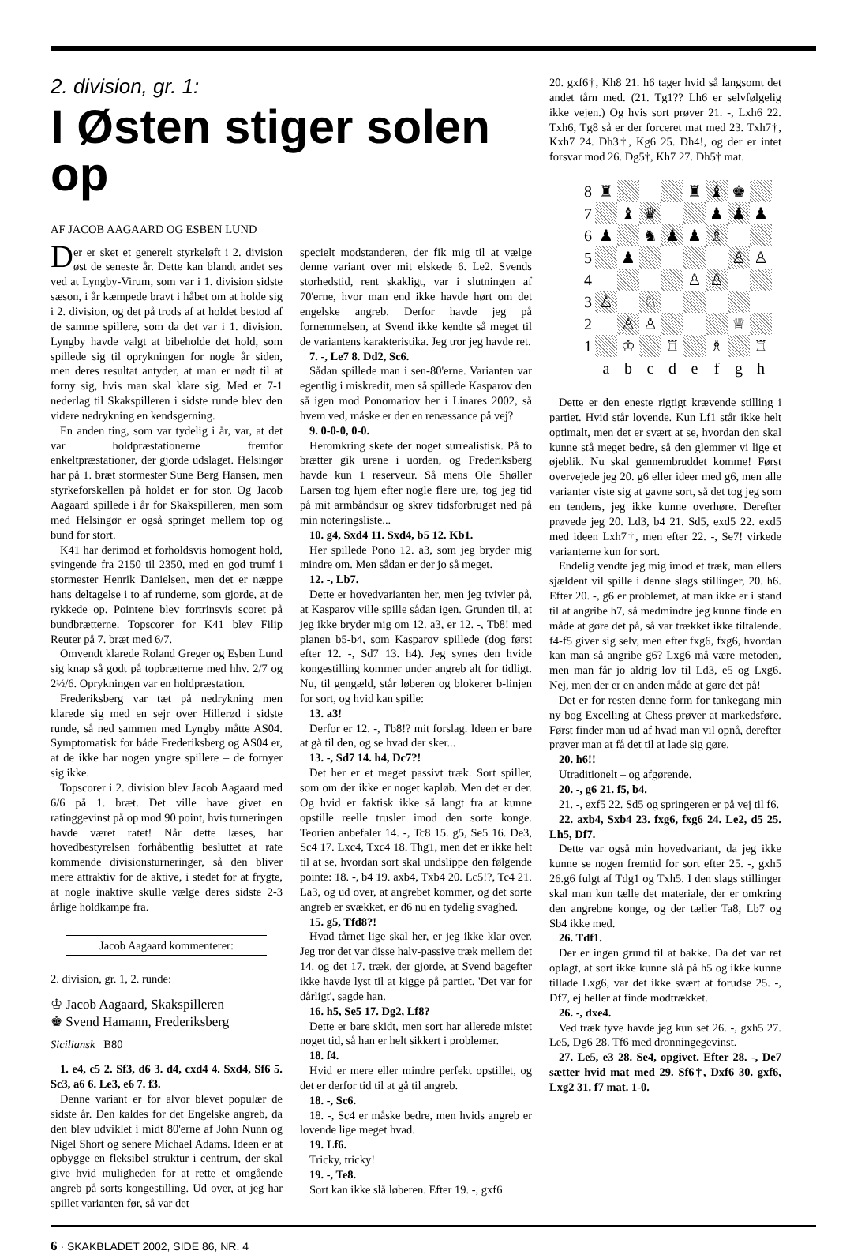2. division, gr. 1:
I Østen stiger solen op
AF JACOB AAGAARD OG ESBEN LUND
Der er sket et generelt styrkeløft i 2. division øst de seneste år. Dette kan blandt andet ses ved at Lyngby-Virum, som var i 1. division sidste sæson, i år kæmpede bravt i håbet om at holde sig i 2. division, og det på trods af at holdet bestod af de samme spillere, som da det var i 1. division. Lyngby havde valgt at bibeholde det hold, som spillede sig til oprykningen for nogle år siden, men deres resultat antyder, at man er nødt til at forny sig, hvis man skal klare sig. Med et 7-1 nederlag til Skakspilleren i sidste runde blev den videre nedrykning en kendsgerning.
En anden ting, som var tydelig i år, var, at det var holdpræstationerne fremfor enkeltpræstationer, der gjorde udslaget. Helsingør har på 1. bræt stormester Sune Berg Hansen, men styrkeforskellen på holdet er for stor. Og Jacob Aagaard spillede i år for Skakspilleren, men som med Helsingør er også springet mellem top og bund for stort.
K41 har derimod et forholdsvis homogent hold, svingende fra 2150 til 2350, med en god trumf i stormester Henrik Danielsen, men det er næppe hans deltagelse i to af runderne, som gjorde, at de rykkede op. Pointene blev fortrinsvis scoret på bundbrætterne. Topscorer for K41 blev Filip Reuter på 7. bræt med 6/7.
Omvendt klarede Roland Greger og Esben Lund sig knap så godt på topbrætterne med hhv. 2/7 og 2½/6. Oprykningen var en holdpræstation.
Frederiksberg var tæt på nedrykning men klarede sig med en sejr over Hillerød i sidste runde, så ned sammen med Lyngby måtte AS04. Symptomatisk for både Frederiksberg og AS04 er, at de ikke har nogen yngre spillere – de fornyer sig ikke.
Topscorer i 2. division blev Jacob Aagaard med 6/6 på 1. bræt. Det ville have givet en ratinggevinst på op mod 90 point, hvis turneringen havde været ratet! Når dette læses, har hovedbestyrelsen forhåbentlig besluttet at rate kommende divisionsturneringer, så den bliver mere attraktiv for de aktive, i stedet for at frygte, at nogle inaktive skulle vælge deres sidste 2-3 årlige holdkampe fra.
Jacob Aagaard kommenterer:
2. division, gr. 1, 2. runde:
♔ Jacob Aagaard, Skakspilleren
♚ Svend Hamann, Frederiksberg
Siciliansk B80
1. e4, c5 2. Sf3, d6 3. d4, cxd4 4. Sxd4, Sf6 5. Sc3, a6 6. Le3, e6 7. f3.
Denne variant er for alvor blevet populær de sidste år. Den kaldes for det Engelske angreb, da den blev udviklet i midt 80'erne af John Nunn og Nigel Short og senere Michael Adams. Ideen er at opbygge en fleksibel struktur i centrum, der skal give hvid muligheden for at rette et omgående angreb på sorts kongestilling. Ud over, at jeg har spillet varianten før, så var det
specielt modstanderen, der fik mig til at vælge denne variant over mit elskede 6. Le2. Svends storhedstid, rent skakligt, var i slutningen af 70'erne, hvor man end ikke havde hørt om det engelske angreb. Derfor havde jeg på fornemmelsen, at Svend ikke kendte så meget til de variantens karakteristika. Jeg tror jeg havde ret.
7. -, Le7 8. Dd2, Sc6.
Sådan spillede man i sen-80'erne. Varianten var egentlig i miskredit, men så spillede Kasparov den så igen mod Ponomariov her i Linares 2002, så hvem ved, måske er der en renæssance på vej?
9. 0-0-0, 0-0.
Heromkring skete der noget surrealistisk. På to brætter gik urene i uorden, og Frederiksberg havde kun 1 reserveur. Så mens Ole Shøller Larsen tog hjem efter nogle flere ure, tog jeg tid på mit armbåndsur og skrev tidsforbruget ned på min noteringsliste...
10. g4, Sxd4 11. Sxd4, b5 12. Kb1.
Her spillede Pono 12. a3, som jeg bryder mig mindre om. Men sådan er der jo så meget.
12. -, Lb7.
Dette er hovedvarianten her, men jeg tvivler på, at Kasparov ville spille sådan igen. Grunden til, at jeg ikke bryder mig om 12. a3, er 12. -, Tb8! med planen b5-b4, som Kasparov spillede (dog først efter 12. -, Sd7 13. h4). Jeg synes den hvide kongestilling kommer under angreb alt for tidligt. Nu, til gengæld, står løberen og blokerer b-linjen for sort, og hvid kan spille:
13. a3!
Derfor er 12. -, Tb8!? mit forslag. Ideen er bare at gå til den, og se hvad der sker...
13. -, Sd7 14. h4, Dc7?!
Det her er et meget passivt træk. Sort spiller, som om der ikke er noget kapløb. Men det er der. Og hvid er faktisk ikke så langt fra at kunne opstille reelle trusler imod den sorte konge. Teorien anbefaler 14. -, Tc8 15. g5, Se5 16. De3, Sc4 17. Lxc4, Txc4 18. Thg1, men det er ikke helt til at se, hvordan sort skal undslippe den følgende pointe: 18. -, b4 19. axb4, Txb4 20. Lc5!?, Tc4 21. La3, og ud over, at angrebet kommer, og det sorte angreb er svækket, er d6 nu en tydelig svaghed.
15. g5, Tfd8?!
Hvad tårnet lige skal her, er jeg ikke klar over. Jeg tror det var disse halv-passive træk mellem det 14. og det 17. træk, der gjorde, at Svend bagefter ikke havde lyst til at kigge på partiet. 'Det var for dårligt', sagde han.
16. h5, Se5 17. Dg2, Lf8?
Dette er bare skidt, men sort har allerede mistet noget tid, så han er helt sikkert i problemer.
18. f4.
Hvid er mere eller mindre perfekt opstillet, og det er derfor tid til at gå til angreb.
18. -, Sc6.
18. -, Sc4 er måske bedre, men hvids angreb er lovende lige meget hvad.
19. Lf6.
Tricky, tricky!
19. -, Te8.
Sort kan ikke slå løberen. Efter 19. -, gxf6
20. gxf6†, Kh8 21. h6 tager hvid så langsomt det andet tårn med. (21. Tg1?? Lh6 er selvfølgelig ikke vejen.) Og hvis sort prøver 21. -, Lxh6 22. Txh6, Tg8 så er der forceret mat med 23. Txh7†, Kxh7 24. Dh3†, Kg6 25. Dh4!, og der er intet forsvar mod 26. Dg5†, Kh7 27. Dh5† mat.
8
♜
♜
♝
♚
7
♝
♛
♟
♟
♟
6
♟
♞
♟
♟
♗
5
♟
♙
♙
4
♙
♙
3
♙
♘
2
♙
♙
♕
1
♔
♖
♗
♖
a
b
c
d
e
f
g
h
Dette er den eneste rigtigt krævende stilling i partiet. Hvid står lovende. Kun Lf1 står ikke helt optimalt, men det er svært at se, hvordan den skal kunne stå meget bedre, så den glemmer vi lige et øjeblik. Nu skal gennembruddet komme! Først overvejede jeg 20. g6 eller ideer med g6, men alle varianter viste sig at gavne sort, så det tog jeg som en tendens, jeg ikke kunne overhøre. Derefter prøvede jeg 20. Ld3, b4 21. Sd5, exd5 22. exd5 med ideen Lxh7†, men efter 22. -, Se7! virkede varianterne kun for sort.
Endelig vendte jeg mig imod et træk, man ellers sjældent vil spille i denne slags stillinger, 20. h6. Efter 20. -, g6 er problemet, at man ikke er i stand til at angribe h7, så medmindre jeg kunne finde en måde at gøre det på, så var trækket ikke tiltalende. f4-f5 giver sig selv, men efter fxg6, fxg6, hvordan kan man så angribe g6? Lxg6 må være metoden, men man får jo aldrig lov til Ld3, e5 og Lxg6. Nej, men der er en anden måde at gøre det på!
Det er for resten denne form for tankegang min ny bog Excelling at Chess prøver at markedsføre. Først finder man ud af hvad man vil opnå, derefter prøver man at få det til at lade sig gøre.
20. h6!!
Utraditionelt – og afgørende.
20. -, g6 21. f5, b4.
21. -, exf5 22. Sd5 og springeren er på vej til f6.
22. axb4, Sxb4 23. fxg6, fxg6 24. Le2, d5 25. Lh5, Df7.
Dette var også min hovedvariant, da jeg ikke kunne se nogen fremtid for sort efter 25. -, gxh5 26.g6 fulgt af Tdg1 og Txh5. I den slags stillinger skal man kun tælle det materiale, der er omkring den angrebne konge, og der tæller Ta8, Lb7 og Sb4 ikke med.
26. Tdf1.
Der er ingen grund til at bakke. Da det var ret oplagt, at sort ikke kunne slå på h5 og ikke kunne tillade Lxg6, var det ikke svært at forudse 25. -, Df7, ej heller at finde modtrækket.
26. -, dxe4.
Ved træk tyve havde jeg kun set 26. -, gxh5 27. Le5, Dg6 28. Tf6 med dronningegevinst.
27. Le5, e3 28. Se4, opgivet. Efter 28. -, De7 sætter hvid mat med 29. Sf6†, Dxf6 30. gxf6, Lxg2 31. f7 mat. 1-0.
6 · SKAKBLADET 2002, SIDE 86, NR. 4